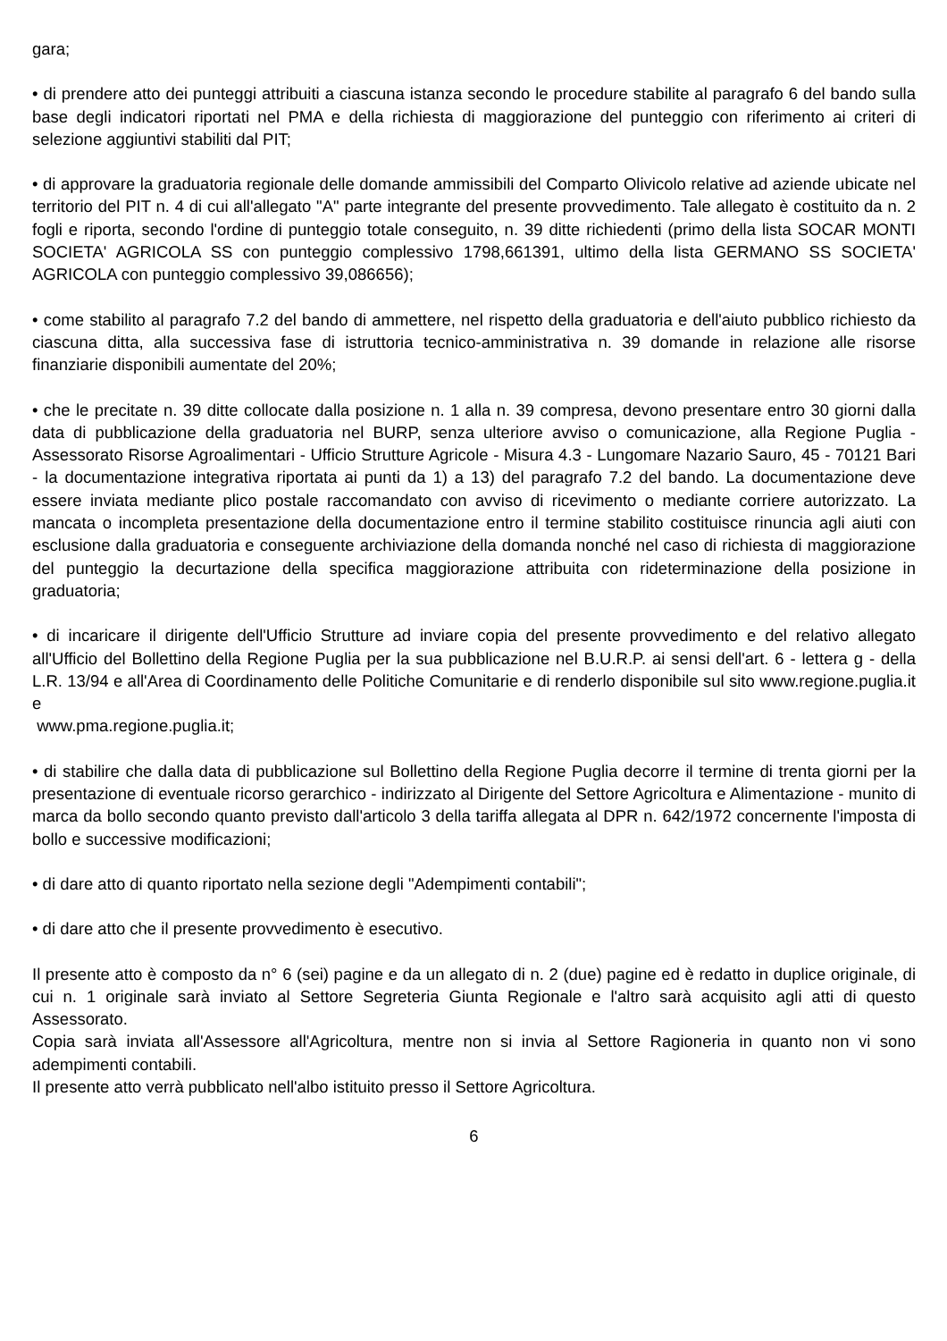gara;
• di prendere atto dei punteggi attribuiti a ciascuna istanza secondo le procedure stabilite al paragrafo 6 del bando sulla base degli indicatori riportati nel PMA e della richiesta di maggiorazione del punteggio con riferimento ai criteri di selezione aggiuntivi stabiliti dal PIT;
• di approvare la graduatoria regionale delle domande ammissibili del Comparto Olivicolo relative ad aziende ubicate nel territorio del PIT n. 4 di cui all'allegato "A" parte integrante del presente provvedimento. Tale allegato è costituito da n. 2 fogli e riporta, secondo l'ordine di punteggio totale conseguito, n. 39 ditte richiedenti (primo della lista SOCAR MONTI SOCIETA' AGRICOLA SS con punteggio complessivo 1798,661391, ultimo della lista GERMANO SS SOCIETA' AGRICOLA con punteggio complessivo 39,086656);
• come stabilito al paragrafo 7.2 del bando di ammettere, nel rispetto della graduatoria e dell'aiuto pubblico richiesto da ciascuna ditta, alla successiva fase di istruttoria tecnico-amministrativa n. 39 domande in relazione alle risorse finanziarie disponibili aumentate del 20%;
• che le precitate n. 39 ditte collocate dalla posizione n. 1 alla n. 39 compresa, devono presentare entro 30 giorni dalla data di pubblicazione della graduatoria nel BURP, senza ulteriore avviso o comunicazione, alla Regione Puglia - Assessorato Risorse Agroalimentari - Ufficio Strutture Agricole - Misura 4.3 - Lungomare Nazario Sauro, 45 - 70121 Bari - la documentazione integrativa riportata ai punti da 1) a 13) del paragrafo 7.2 del bando. La documentazione deve essere inviata mediante plico postale raccomandato con avviso di ricevimento o mediante corriere autorizzato. La mancata o incompleta presentazione della documentazione entro il termine stabilito costituisce rinuncia agli aiuti con esclusione dalla graduatoria e conseguente archiviazione della domanda nonché nel caso di richiesta di maggiorazione del punteggio la decurtazione della specifica maggiorazione attribuita con rideterminazione della posizione in graduatoria;
• di incaricare il dirigente dell'Ufficio Strutture ad inviare copia del presente provvedimento e del relativo allegato all'Ufficio del Bollettino della Regione Puglia per la sua pubblicazione nel B.U.R.P. ai sensi dell'art. 6 - lettera g - della L.R. 13/94 e all'Area di Coordinamento delle Politiche Comunitarie e di renderlo disponibile sul sito www.regione.puglia.it e
www.pma.regione.puglia.it;
• di stabilire che dalla data di pubblicazione sul Bollettino della Regione Puglia decorre il termine di trenta giorni per la presentazione di eventuale ricorso gerarchico - indirizzato al Dirigente del Settore Agricoltura e Alimentazione - munito di marca da bollo secondo quanto previsto dall'articolo 3 della tariffa allegata al DPR n. 642/1972 concernente l'imposta di bollo e successive modificazioni;
• di dare atto di quanto riportato nella sezione degli "Adempimenti contabili";
• di dare atto che il presente provvedimento è esecutivo.
Il presente atto è composto da n° 6 (sei) pagine e da un allegato di n. 2 (due) pagine ed è redatto in duplice originale, di cui n. 1 originale sarà inviato al Settore Segreteria Giunta Regionale e l'altro sarà acquisito agli atti di questo Assessorato.
Copia sarà inviata all'Assessore all'Agricoltura, mentre non si invia al Settore Ragioneria in quanto non vi sono adempimenti contabili.
Il presente atto verrà pubblicato nell'albo istituito presso il Settore Agricoltura.
6